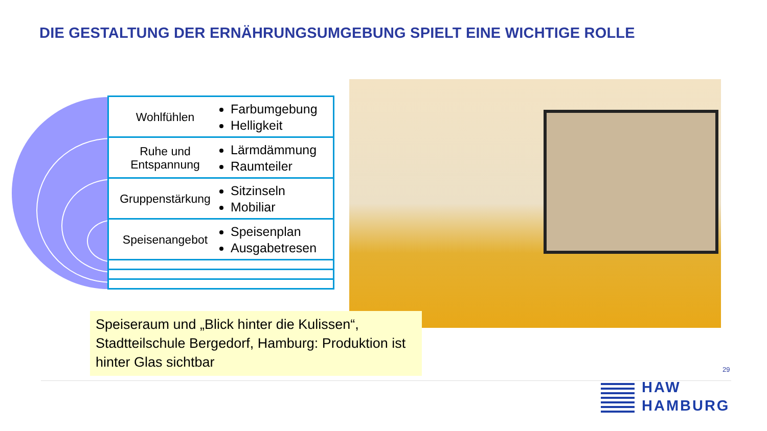DIE GESTALTUNG DER ERNÄHRUNGSUMGEBUNG SPIELT EINE WICHTIGE ROLLE
Wohlfühlen
Farbumgebung
Helligkeit
Ruhe und Entspannung
Lärmdämmung
Raumteiler
Gruppenstärkung
Sitzinseln
Mobiliar
Speisenangebot
Speisenplan
Ausgabetresen
Speiseraum und „Blick hinter die Kulissen“, Stadtteilschule Bergedorf, Hamburg: Produktion ist hinter Glas sichtbar
29
HAW
HAMBURG